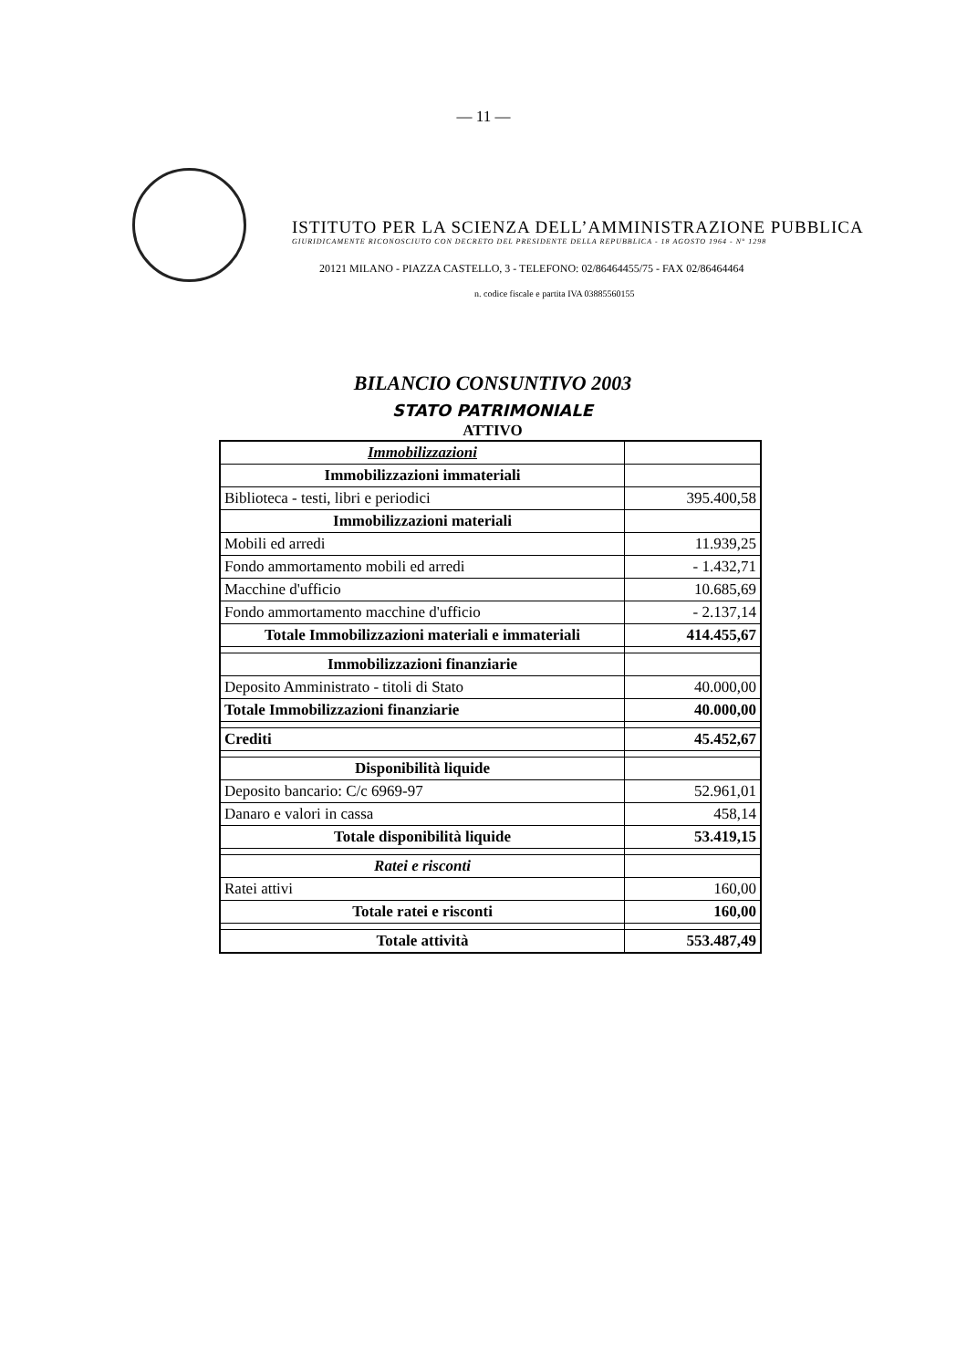— 11 —
ISTITUTO PER LA SCIENZA DELL’AMMINISTRAZIONE PUBBLICA
GIURIDICAMENTE RICONOSCIUTO CON DECRETO DEL PRESIDENTE DELLA REPUBBLICA - 18 AGOSTO 1964 - N° 1298
20121 MILANO - PIAZZA CASTELLO, 3 - TELEFONO: 02/86464455/75 - FAX 02/86464464
n. codice fiscale e partita IVA 03885560155
BILANCIO CONSUNTIVO 2003
STATO PATRIMONIALE
ATTIVO
| Immobilizzazioni | |
| Immobilizzazioni immateriali | |
| Biblioteca - testi, libri e periodici | 395.400,58 |
| Immobilizzazioni materiali | |
| Mobili ed arredi | 11.939,25 |
| Fondo ammortamento mobili ed arredi | - 1.432,71 |
| Macchine d'ufficio | 10.685,69 |
| Fondo ammortamento macchine d'ufficio | - 2.137,14 |
| Totale Immobilizzazioni materiali e immateriali | 414.455,67 |
| Immobilizzazioni finanziarie | |
| Deposito Amministrato - titoli di Stato | 40.000,00 |
| Totale Immobilizzazioni finanziarie | 40.000,00 |
| Crediti | 45.452,67 |
| Disponibilità liquide | |
| Deposito bancario: C/c 6969-97 | 52.961,01 |
| Danaro e valori in cassa | 458,14 |
| Totale disponibilità liquide | 53.419,15 |
| Ratei e risconti | |
| Ratei attivi | 160,00 |
| Totale ratei e risconti | 160,00 |
| Totale attività | 553.487,49 |